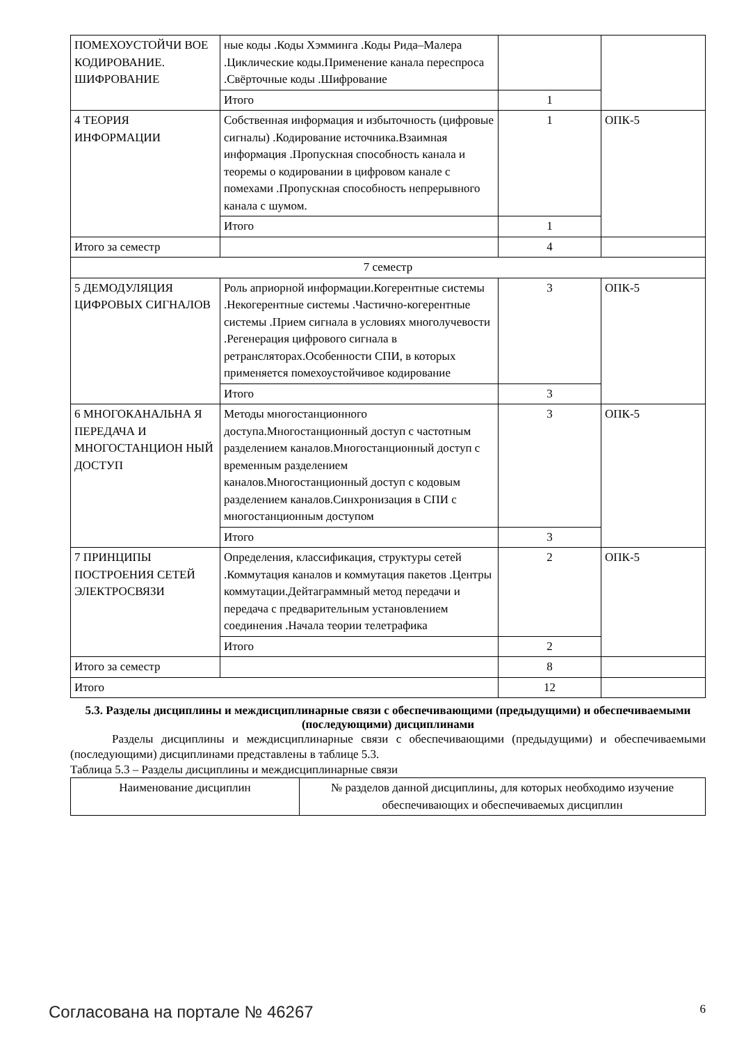| ПОМЕХОУСТОЙЧИ ВОЕ КОДИРОВАНИЕ. ШИФРОВАНИЕ | ные коды .Коды Хэмминга .Коды Рида–Малера .Циклические коды.Применение канала переспроса .Свёрточные коды .Шифрование | | |
| | Итого | 1 | |
| 4 ТЕОРИЯ ИНФОРМАЦИИ | Собственная информация и избыточность (цифровые сигналы) .Кодирование источника.Взаимная информация .Пропускная способность канала и теоремы о кодировании в цифровом канале с помехами .Пропускная способность непрерывного канала с шумом. | 1 | ОПК-5 |
| | Итого | 1 | |
| Итого за семестр | | 4 | |
| 7 семестр | | | |
| 5 ДЕМОДУЛЯЦИЯ ЦИФРОВЫХ СИГНАЛОВ | Роль априорной информации.Когерентные системы .Некогерентные системы .Частично-когерентные системы .Прием сигнала в условиях многолучевости .Регенерация цифрового сигнала в ретрансляторах.Особенности СПИ, в которых применяется помехоустойчивое кодирование | 3 | ОПК-5 |
| | Итого | 3 | |
| 6 МНОГОКАНАЛЬНА Я ПЕРЕДАЧА И МНОГОСТАНЦИОН НЫЙ ДОСТУП | Методы многостанционного доступа.Многостанционный доступ с частотным разделением каналов.Многостанционный доступ с временным разделением каналов.Многостанционный доступ с кодовым разделением каналов.Синхронизация в СПИ с многостанционным доступом | 3 | ОПК-5 |
| | Итого | 3 | |
| 7 ПРИНЦИПЫ ПОСТРОЕНИЯ СЕТЕЙ ЭЛЕКТРОСВЯЗИ | Определения, классификация, структуры сетей .Коммутация каналов и коммутация пакетов .Центры коммутации.Дейтаграммный метод передачи и передача с предварительным установлением соединения .Начала теории телетрафика | 2 | ОПК-5 |
| | Итого | 2 | |
| Итого за семестр | | 8 | |
| Итого | | 12 | |
5.3. Разделы дисциплины и междисциплинарные связи с обеспечивающими (предыдущими) и обеспечиваемыми (последующими) дисциплинами
Разделы дисциплины и междисциплинарные связи с обеспечивающими (предыдущими) и обеспечиваемыми (последующими) дисциплинами представлены в таблице 5.3.
Таблица 5.3 – Разделы дисциплины и междисциплинарные связи
| Наименование дисциплин | № разделов данной дисциплины, для которых необходимо изучение обеспечивающих и обеспечиваемых дисциплин |
| --- | --- |
Согласована на портале № 46267 6